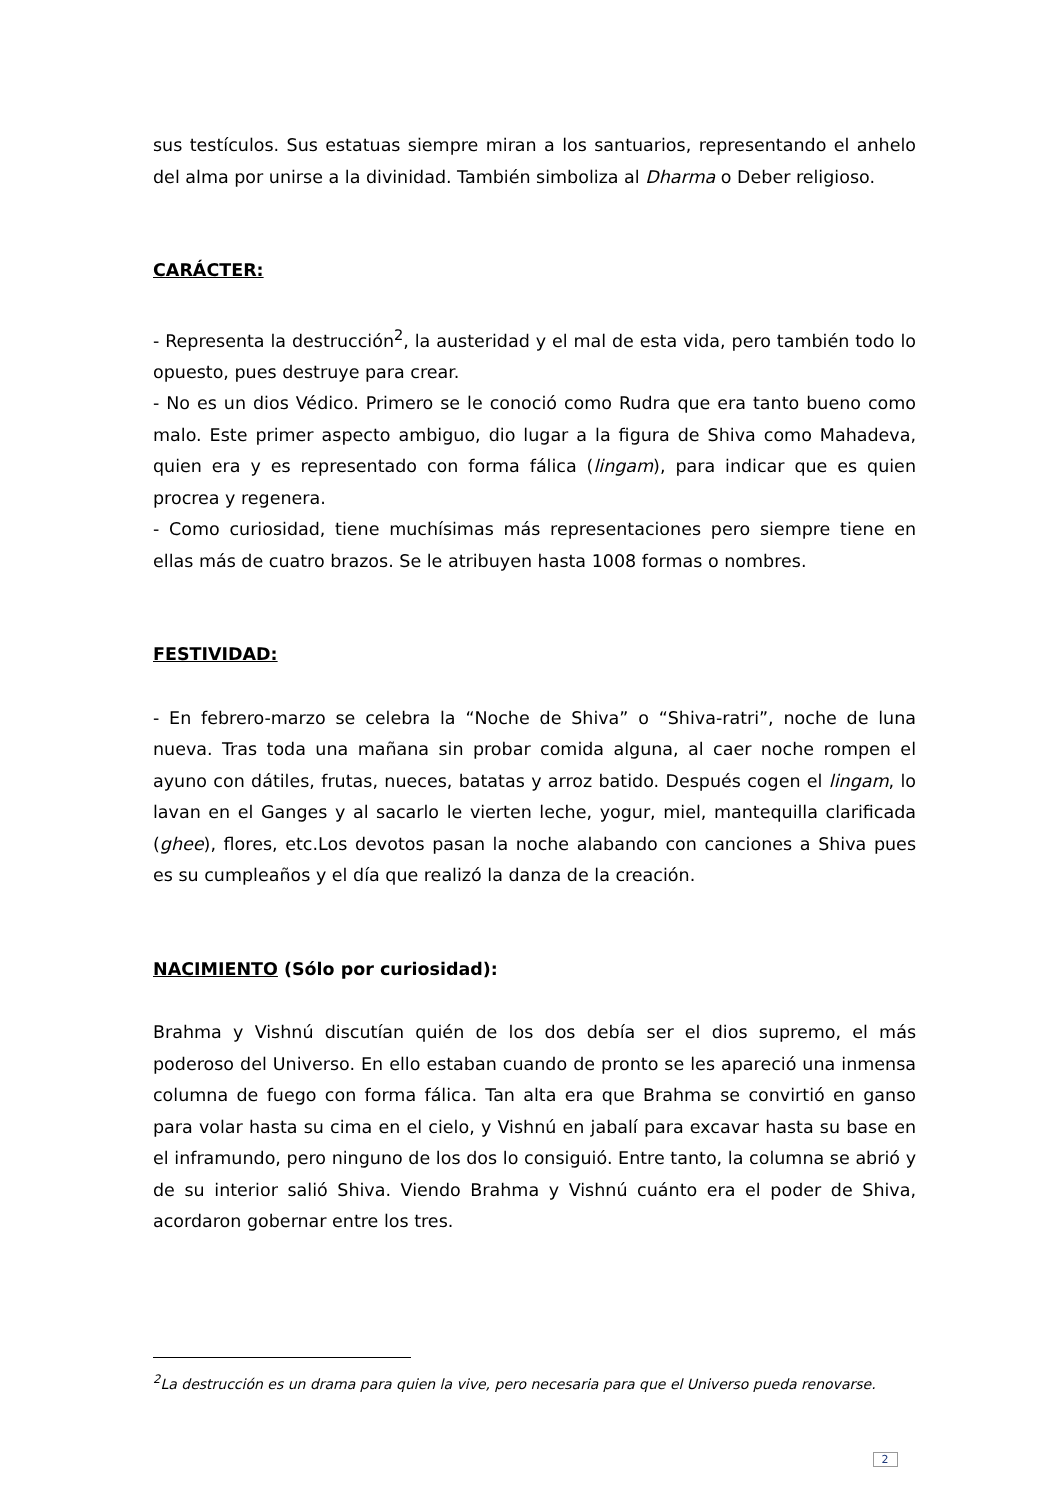sus testículos. Sus estatuas siempre miran a los santuarios, representando el anhelo del alma por unirse a la divinidad. También simboliza al Dharma o Deber religioso.
CARÁCTER:
- Representa la destrucción<sup>2</sup>, la austeridad y el mal de esta vida, pero también todo lo opuesto, pues destruye para crear.
- No es un dios Védico. Primero se le conoció como Rudra que era tanto bueno como malo. Este primer aspecto ambiguo, dio lugar a la figura de Shiva como Mahadeva, quien era y es representado con forma fálica (lingam), para indicar que es quien procrea y regenera.
- Como curiosidad, tiene muchísimas más representaciones pero siempre tiene en ellas más de cuatro brazos. Se le atribuyen hasta 1008 formas o nombres.
FESTIVIDAD:
- En febrero-marzo se celebra la “Noche de Shiva” o “Shiva-ratri”, noche de luna nueva. Tras toda una mañana sin probar comida alguna, al caer noche rompen el ayuno con dátiles, frutas, nueces, batatas y arroz batido. Después cogen el lingam, lo lavan en el Ganges y al sacarlo le vierten leche, yogur, miel, mantequilla clarificada (ghee), flores, etc.Los devotos pasan la noche alabando con canciones a Shiva pues es su cumpleaños y el día que realizó la danza de la creación.
NACIMIENTO (Sólo por curiosidad):
Brahma y Vishnú discutían quién de los dos debía ser el dios supremo, el más poderoso del Universo. En ello estaban cuando de pronto se les apareció una inmensa columna de fuego con forma fálica. Tan alta era que Brahma se convirtió en ganso para volar hasta su cima en el cielo, y Vishnú en jabalí para excavar hasta su base en el inframundo, pero ninguno de los dos lo consiguió. Entre tanto, la columna se abrió y de su interior salió Shiva. Viendo Brahma y Vishnú cuánto era el poder de Shiva, acordaron gobernar entre los tres.
<sup>2</sup> La destrucción es un drama para quien la vive, pero necesaria para que el Universo pueda renovarse.
2